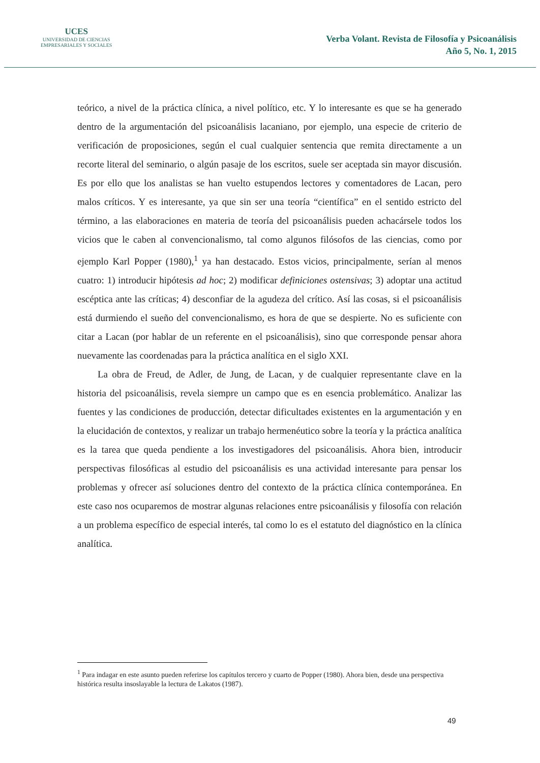UCES
UNIVERSIDAD DE CIENCIAS
EMPRESARIALES Y SOCIALES
Verba Volant. Revista de Filosofía y Psicoanálisis
Año 5, No. 1, 2015
teórico, a nivel de la práctica clínica, a nivel político, etc. Y lo interesante es que se ha generado dentro de la argumentación del psicoanálisis lacaniano, por ejemplo, una especie de criterio de verificación de proposiciones, según el cual cualquier sentencia que remita directamente a un recorte literal del seminario, o algún pasaje de los escritos, suele ser aceptada sin mayor discusión. Es por ello que los analistas se han vuelto estupendos lectores y comentadores de Lacan, pero malos críticos. Y es interesante, ya que sin ser una teoría “científica” en el sentido estricto del término, a las elaboraciones en materia de teoría del psicoanálisis pueden achacársele todos los vicios que le caben al convencionalismo, tal como algunos filósofos de las ciencias, como por ejemplo Karl Popper (1980),<sup>1</sup> ya han destacado. Estos vicios, principalmente, serían al menos cuatro: 1) introducir hipótesis ad hoc; 2) modificar definiciones ostensivas; 3) adoptar una actitud escéptica ante las críticas; 4) desconfiar de la agudeza del crítico. Así las cosas, si el psicoanálisis está durmiendo el sueño del convencionalismo, es hora de que se despierte. No es suficiente con citar a Lacan (por hablar de un referente en el psicoanálisis), sino que corresponde pensar ahora nuevamente las coordenadas para la práctica analítica en el siglo XXI.
La obra de Freud, de Adler, de Jung, de Lacan, y de cualquier representante clave en la historia del psicoanálisis, revela siempre un campo que es en esencia problemático. Analizar las fuentes y las condiciones de producción, detectar dificultades existentes en la argumentación y en la elucidación de contextos, y realizar un trabajo hermenéutico sobre la teoría y la práctica analítica es la tarea que queda pendiente a los investigadores del psicoanálisis. Ahora bien, introducir perspectivas filosóficas al estudio del psicoanálisis es una actividad interesante para pensar los problemas y ofrecer así soluciones dentro del contexto de la práctica clínica contemporánea. En este caso nos ocuparemos de mostrar algunas relaciones entre psicoanálisis y filosofía con relación a un problema específico de especial interés, tal como lo es el estatuto del diagnóstico en la clínica analítica.
<sup>1</sup> Para indagar en este asunto pueden referirse los capítulos tercero y cuarto de Popper (1980). Ahora bien, desde una perspectiva histórica resulta insoslayable la lectura de Lakatos (1987).
49